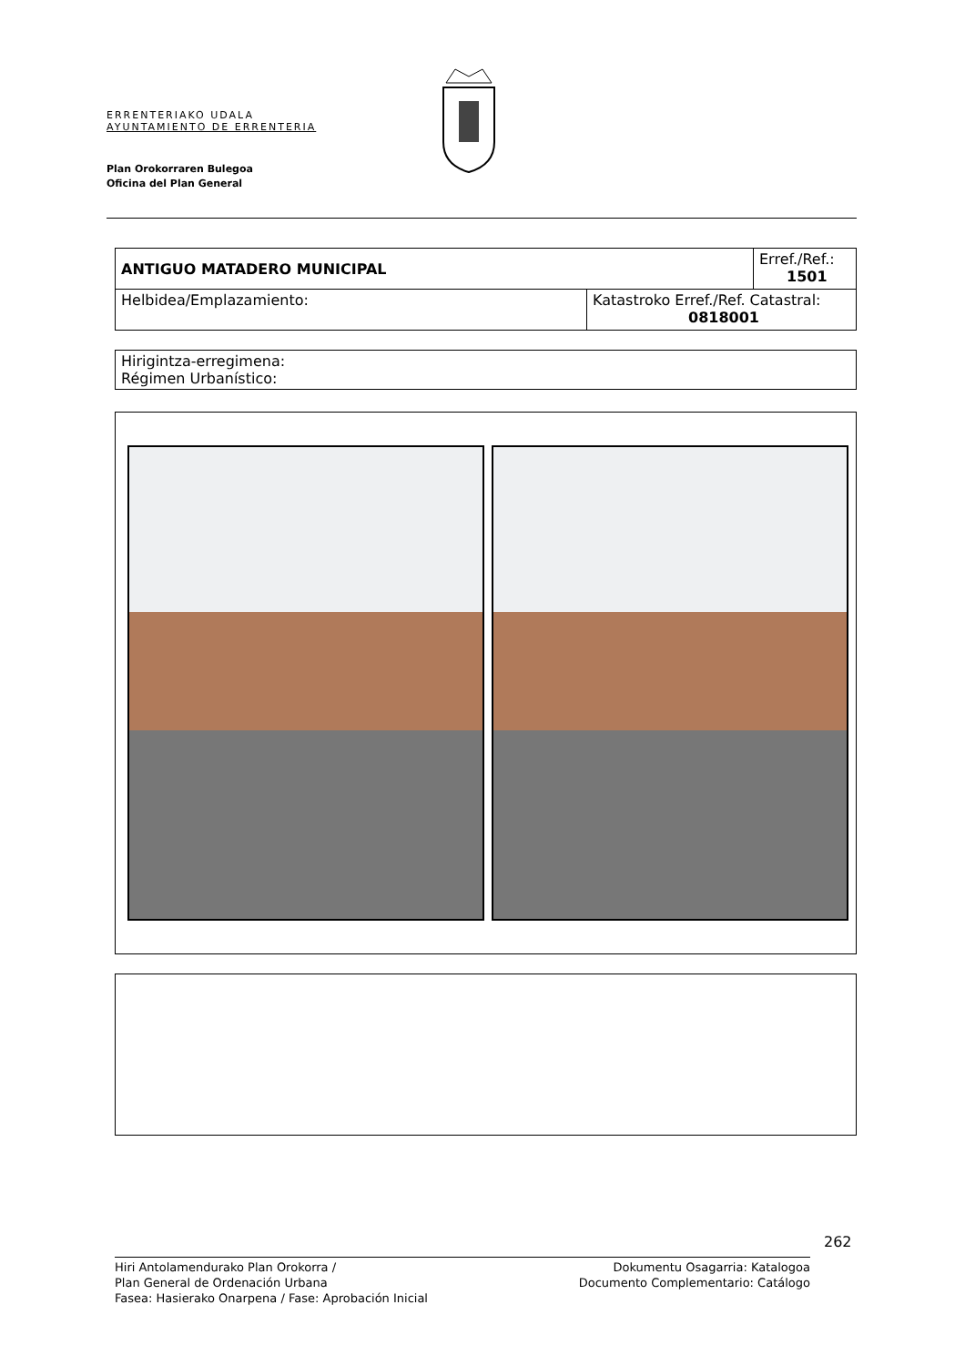ERRENTERIAKO UDALA
AYUNTAMIENTO DE ERRENTERIA
Plan Orokorraren Bulegoa
Oficina del Plan General
| ANTIGUO MATADERO MUNICIPAL | | Erref./Ref.: 1501 |
| Helbidea/Emplazamiento: | Katastroko Erref./Ref. Catastral: 0818001 | |
| Hirigintza-erregimena: Régimen Urbanístico: |
262
Hiri Antolamendurako Plan Orokorra /
Plan General de Ordenación Urbana
Fasea: Hasierako Onarpena / Fase: Aprobación Inicial
Dokumentu Osagarria: Katalogoa
Documento Complementario: Catálogo